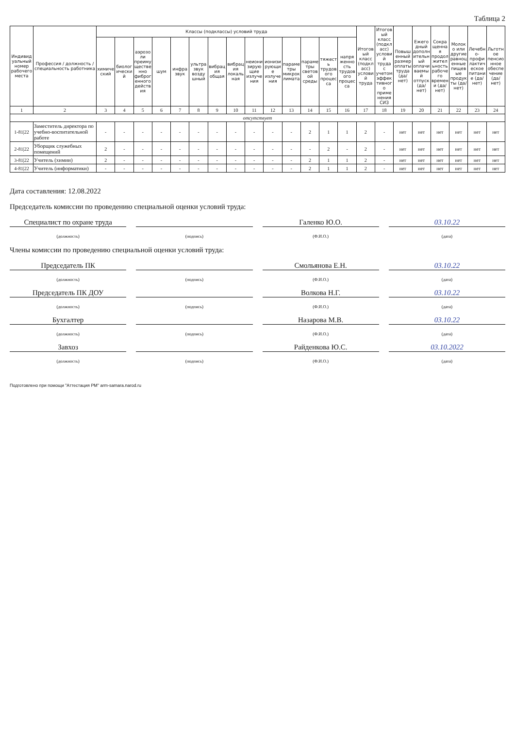Таблица 2
| Индивидуальный номер рабочего места | Профессия / должность / специальность работника | Классы (подклассы) условий труда | | | | | | | | | | | | | | Итоговый класс (подкласс) условий труда | Итоговый класс (подкласс) условий труда с учетом эффективного применения СИЗ | Повышенный размер оплаты труда (да/нет) | Ежегодный дополнительный оплачиваемый отпуск (да/ нет) | Сокращенная продолжительность рабочего времени (да/нет) | Молоко или другие равноценные пищевые продукты (да/нет) | Лечебно-профилактическое питание (да/нет) | Льготное пенсионное обеспечение (да/нет) |
| --- | --- | --- | --- | --- | --- | --- | --- | --- | --- | --- | --- | --- | --- | --- | --- | --- | --- | --- | --- | --- | --- | --- | --- |
| | | химический | биологический | аэрозоли преимущественно фиброгенного действия | шум | инфразвук | ультразвук воздушный | вибрация общая | вибрация локальная | неионизирующие излучения | ионизирующие излучения | параметры микроклимата | параметры световой среды | тяжесть трудового процесса | напряженность трудового процесса | | | | | | | | |
| 1 | 2 | 3 | 4 | 5 | 6 | 7 | 8 | 9 | 10 | 11 | 12 | 13 | 14 | 15 | 16 | 17 | 18 | 19 | 20 | 21 | 22 | 23 | 24 |
| отсутствует | | | | | | | | | | | | | | | | | | | | | | | |
| 1-81/22 | Заместитель директора по учебно-воспитательной работе | - | - | - | - | - | - | - | - | - | - | - | 2 | 1 | 1 | 2 | - | нет | нет | нет | нет | нет | нет |
| 2-81/22 | Уборщик служебных помещений | 2 | - | - | - | - | - | - | - | - | - | - | - | 2 | - | 2 | - | нет | нет | нет | нет | нет | нет |
| 3-81/22 | Учитель (химии) | 2 | - | - | - | - | - | - | - | - | - | - | 2 | 1 | 1 | 2 | - | нет | нет | нет | нет | нет | нет |
| 4-81/22 | Учитель (информатики) | - | - | - | - | - | - | - | - | - | - | - | 2 | 1 | 1 | 2 | - | нет | нет | нет | нет | нет | нет |
Дата составления: 12.08.2022
Председатель комиссии по проведению специальной оценки условий труда:
Специалист по охране труда
Галенко Ю.О.
03.10.22
(должность) (подпись) (Ф.И.О.) (дата)
Члены комиссии по проведению специальной оценки условий труда:
Председатель ПК
Смольянова Е.Н.
03.10.22
(должность) (подпись) (Ф.И.О.) (дата)
Председатель ПК ДОУ
Волкова Н.Г.
03.10.22
(должность) (подпись) (Ф.И.О.) (дата)
Бухгалтер
Назарова М.В.
03.10.22
(должность) (подпись) (Ф.И.О.) (дата)
Завхоз
Райденкова Ю.С.
03.10.2022
(должность) (подпись) (Ф.И.О.) (дата)
Подготовлено при помощи "Аттестация РМ" arm-samara.narod.ru